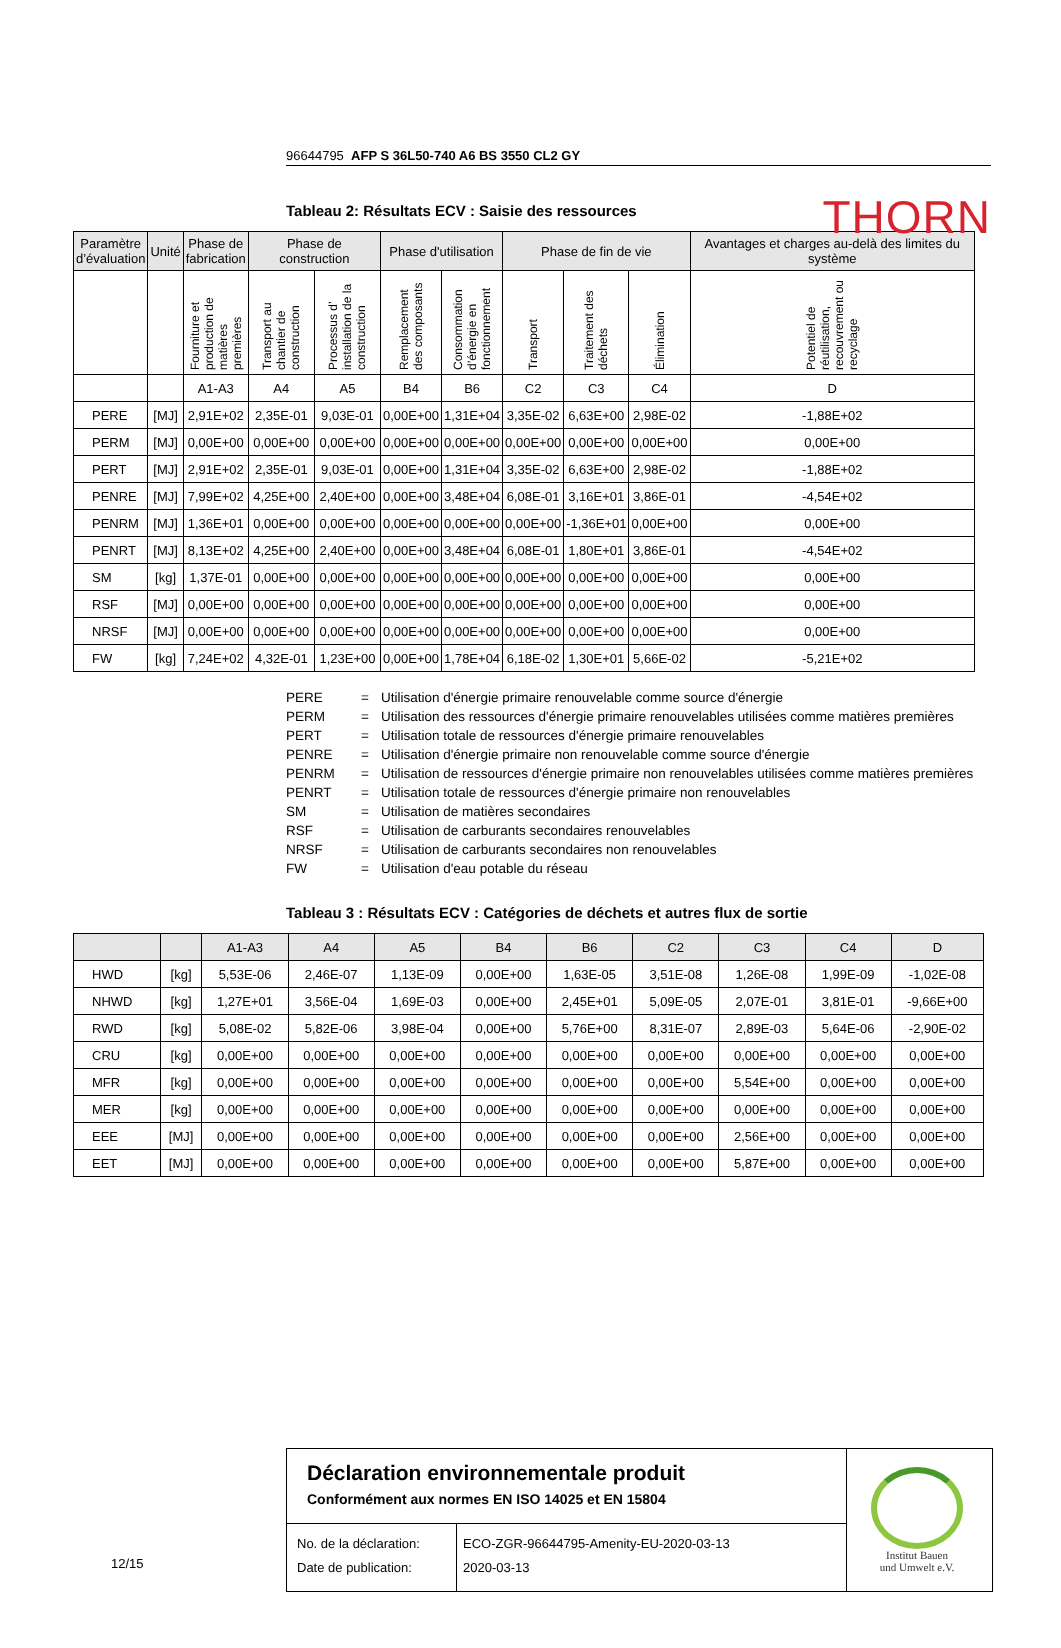THORN
96644795 AFP S 36L50-740 A6 BS 3550 CL2 GY
Tableau 2: Résultats ECV : Saisie des ressources
| Paramètre d’évaluation | Unité | Phase de fabrication | Phase de construction | | Phase d'utilisation | | Phase de fin de vie | | | Avantages et charges au-delà des limites du système |
| --- | --- | --- | --- | --- | --- | --- | --- | --- | --- | --- |
| | | Fourniture et production de matières premières | Transport au chantier de construction | Processus d’ installation de la construction | Remplacement des composants | Consommation d’énergie en fonctionnement | Transport | Traitement des déchets | Élimination | Potentiel de réutilisation, recouvrement ou recyclage |
| | | A1-A3 | A4 | A5 | B4 | B6 | C2 | C3 | C4 | D |
| PERE | [MJ] | 2,91E+02 | 2,35E-01 | 9,03E-01 | 0,00E+00 | 1,31E+04 | 3,35E-02 | 6,63E+00 | 2,98E-02 | -1,88E+02 |
| PERM | [MJ] | 0,00E+00 | 0,00E+00 | 0,00E+00 | 0,00E+00 | 0,00E+00 | 0,00E+00 | 0,00E+00 | 0,00E+00 | 0,00E+00 |
| PERT | [MJ] | 2,91E+02 | 2,35E-01 | 9,03E-01 | 0,00E+00 | 1,31E+04 | 3,35E-02 | 6,63E+00 | 2,98E-02 | -1,88E+02 |
| PENRE | [MJ] | 7,99E+02 | 4,25E+00 | 2,40E+00 | 0,00E+00 | 3,48E+04 | 6,08E-01 | 3,16E+01 | 3,86E-01 | -4,54E+02 |
| PENRM | [MJ] | 1,36E+01 | 0,00E+00 | 0,00E+00 | 0,00E+00 | 0,00E+00 | 0,00E+00 | -1,36E+01 | 0,00E+00 | 0,00E+00 |
| PENRT | [MJ] | 8,13E+02 | 4,25E+00 | 2,40E+00 | 0,00E+00 | 3,48E+04 | 6,08E-01 | 1,80E+01 | 3,86E-01 | -4,54E+02 |
| SM | [kg] | 1,37E-01 | 0,00E+00 | 0,00E+00 | 0,00E+00 | 0,00E+00 | 0,00E+00 | 0,00E+00 | 0,00E+00 | 0,00E+00 |
| RSF | [MJ] | 0,00E+00 | 0,00E+00 | 0,00E+00 | 0,00E+00 | 0,00E+00 | 0,00E+00 | 0,00E+00 | 0,00E+00 | 0,00E+00 |
| NRSF | [MJ] | 0,00E+00 | 0,00E+00 | 0,00E+00 | 0,00E+00 | 0,00E+00 | 0,00E+00 | 0,00E+00 | 0,00E+00 | 0,00E+00 |
| FW | [kg] | 7,24E+02 | 4,32E-01 | 1,23E+00 | 0,00E+00 | 1,78E+04 | 6,18E-02 | 1,30E+01 | 5,66E-02 | -5,21E+02 |
PERE
=
Utilisation d'énergie primaire renouvelable comme source d'énergie
PERM
=
Utilisation des ressources d'énergie primaire renouvelables utilisées comme matières premières
PERT
=
Utilisation totale de ressources d'énergie primaire renouvelables
PENRE
=
Utilisation d'énergie primaire non renouvelable comme source d'énergie
PENRM
=
Utilisation de ressources d'énergie primaire non renouvelables utilisées comme matières premières
PENRT
=
Utilisation totale de ressources d'énergie primaire non renouvelables
SM
=
Utilisation de matières secondaires
RSF
=
Utilisation de carburants secondaires renouvelables
NRSF
=
Utilisation de carburants secondaires non renouvelables
FW
=
Utilisation d'eau potable du réseau
Tableau 3 : Résultats ECV : Catégories de déchets et autres flux de sortie
| | | A1-A3 | A4 | A5 | B4 | B6 | C2 | C3 | C4 | D |
| --- | --- | --- | --- | --- | --- | --- | --- | --- | --- | --- |
| HWD | [kg] | 5,53E-06 | 2,46E-07 | 1,13E-09 | 0,00E+00 | 1,63E-05 | 3,51E-08 | 1,26E-08 | 1,99E-09 | -1,02E-08 |
| NHWD | [kg] | 1,27E+01 | 3,56E-04 | 1,69E-03 | 0,00E+00 | 2,45E+01 | 5,09E-05 | 2,07E-01 | 3,81E-01 | -9,66E+00 |
| RWD | [kg] | 5,08E-02 | 5,82E-06 | 3,98E-04 | 0,00E+00 | 5,76E+00 | 8,31E-07 | 2,89E-03 | 5,64E-06 | -2,90E-02 |
| CRU | [kg] | 0,00E+00 | 0,00E+00 | 0,00E+00 | 0,00E+00 | 0,00E+00 | 0,00E+00 | 0,00E+00 | 0,00E+00 | 0,00E+00 |
| MFR | [kg] | 0,00E+00 | 0,00E+00 | 0,00E+00 | 0,00E+00 | 0,00E+00 | 0,00E+00 | 5,54E+00 | 0,00E+00 | 0,00E+00 |
| MER | [kg] | 0,00E+00 | 0,00E+00 | 0,00E+00 | 0,00E+00 | 0,00E+00 | 0,00E+00 | 0,00E+00 | 0,00E+00 | 0,00E+00 |
| EEE | [MJ] | 0,00E+00 | 0,00E+00 | 0,00E+00 | 0,00E+00 | 0,00E+00 | 0,00E+00 | 2,56E+00 | 0,00E+00 | 0,00E+00 |
| EET | [MJ] | 0,00E+00 | 0,00E+00 | 0,00E+00 | 0,00E+00 | 0,00E+00 | 0,00E+00 | 5,87E+00 | 0,00E+00 | 0,00E+00 |
12/15
Déclaration environnementale produit
Conformément aux normes EN ISO 14025 et EN 15804
Institut Bauen
und Umwelt e.V.
No. de la déclaration:
Date de publication:
ECO-ZGR-96644795-Amenity-EU-2020-03-13
2020-03-13